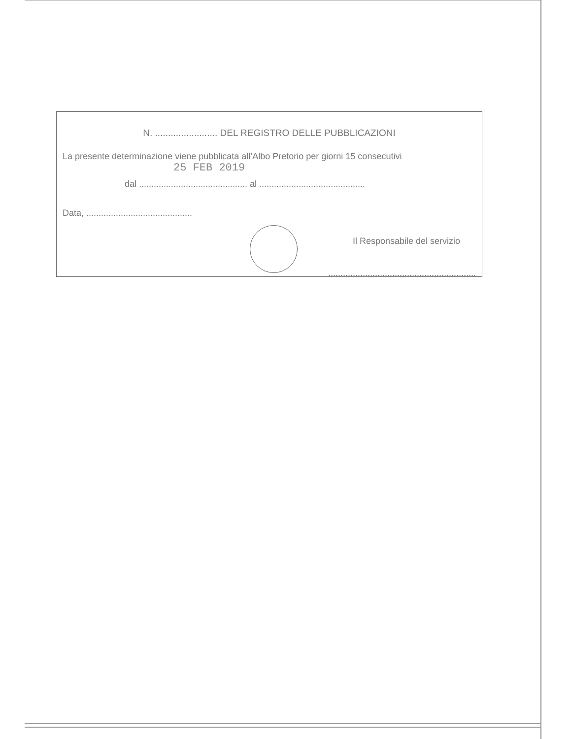N. ........................ DEL REGISTRO DELLE PUBBLICAZIONI
La presente determinazione viene pubblicata all’Albo Pretorio per giorni 15 consecutivi
25 FEB 2019
dal ............................................ al ...........................................
Data, ...........................................
Il Responsabile del servizio
............................................................